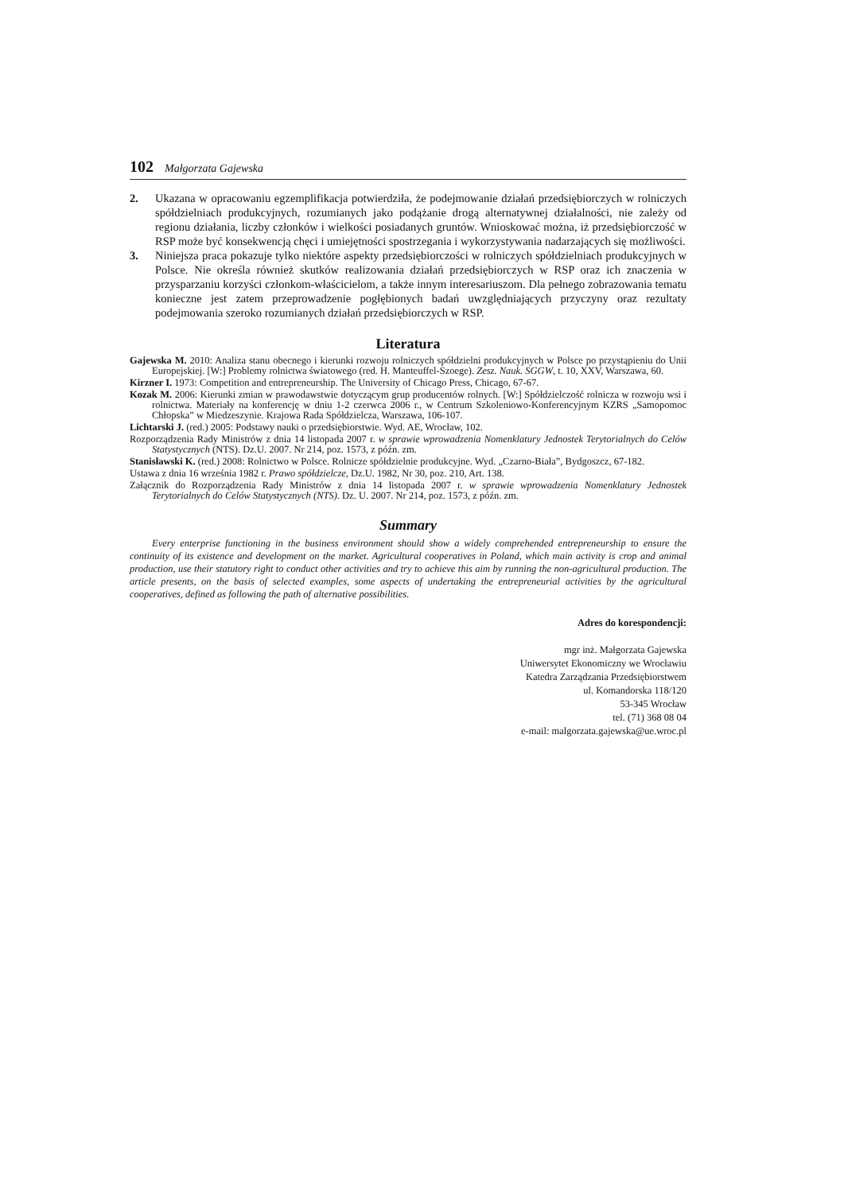102 Małgorzata Gajewska
2. Ukazana w opracowaniu egzemplifikacja potwierdziła, że podejmowanie działań przedsiębiorczych w rolniczych spółdzielniach produkcyjnych, rozumianych jako podążanie drogą alternatywnej działalności, nie zależy od regionu działania, liczby członków i wielkości posiadanych gruntów. Wnioskować można, iż przedsiębiorczość w RSP może być konsekwencją chęci i umiejętności spostrzegania i wykorzystywania nadarzających się możliwości.
3. Niniejsza praca pokazuje tylko niektóre aspekty przedsiębiorczości w rolniczych spółdzielniach produkcyjnych w Polsce. Nie określa również skutków realizowania działań przedsiębiorczych w RSP oraz ich znaczenia w przysparzaniu korzyści członkom-właścicielom, a także innym interesariuszom. Dla pełnego zobrazowania tematu konieczne jest zatem przeprowadzenie pogłębionych badań uwzględniających przyczyny oraz rezultaty podejmowania szeroko rozumianych działań przedsiębiorczych w RSP.
Literatura
Gajewska M. 2010: Analiza stanu obecnego i kierunki rozwoju rolniczych spółdzielni produkcyjnych w Polsce po przystąpieniu do Unii Europejskiej. [W:] Problemy rolnictwa światowego (red. H. Manteuffel-Szoege). Zesz. Nauk. SGGW, t. 10, XXV, Warszawa, 60.
Kirzner I. 1973: Competition and entrepreneurship. The University of Chicago Press, Chicago, 67-67.
Kozak M. 2006: Kierunki zmian w prawodawstwie dotyczącym grup producentów rolnych. [W:] Spółdzielczość rolnicza w rozwoju wsi i rolnictwa. Materiały na konferencję w dniu 1-2 czerwca 2006 r., w Centrum Szkoleniowo-Konferencyjnym KZRS „Samopomoc Chłopska” w Miedzeszynie. Krajowa Rada Spółdzielcza, Warszawa, 106-107.
Lichtarski J. (red.) 2005: Podstawy nauki o przedsiębiorstwie. Wyd. AE, Wrocław, 102.
Rozporządzenia Rady Ministrów z dnia 14 listopada 2007 r. w sprawie wprowadzenia Nomenklatury Jednostek Terytorialnych do Celów Statystycznych (NTS). Dz.U. 2007. Nr 214, poz. 1573, z późn. zm.
Stanisławski K. (red.) 2008: Rolnictwo w Polsce. Rolnicze spółdzielnie produkcyjne. Wyd. „Czarno-Biała”, Bydgoszcz, 67-182.
Ustawa z dnia 16 września 1982 r. Prawo spółdzielcze, Dz.U. 1982, Nr 30, poz. 210, Art. 138.
Załącznik do Rozporządzenia Rady Ministrów z dnia 14 listopada 2007 r. w sprawie wprowadzenia Nomenklatury Jednostek Terytorialnych do Celów Statystycznych (NTS). Dz. U. 2007. Nr 214, poz. 1573, z późn. zm.
Summary
Every enterprise functioning in the business environment should show a widely comprehended entrepreneurship to ensure the continuity of its existence and development on the market. Agricultural cooperatives in Poland, which main activity is crop and animal production, use their statutory right to conduct other activities and try to achieve this aim by running the non-agricultural production. The article presents, on the basis of selected examples, some aspects of undertaking the entrepreneurial activities by the agricultural cooperatives, defined as following the path of alternative possibilities.
Adres do korespondencji:
mgr inż. Małgorzata Gajewska
Uniwersytet Ekonomiczny we Wrocławiu
Katedra Zarządzania Przedsiębiorstwem
ul. Komandorska 118/120
53-345 Wrocław
tel. (71) 368 08 04
e-mail: malgorzata.gajewska@ue.wroc.pl